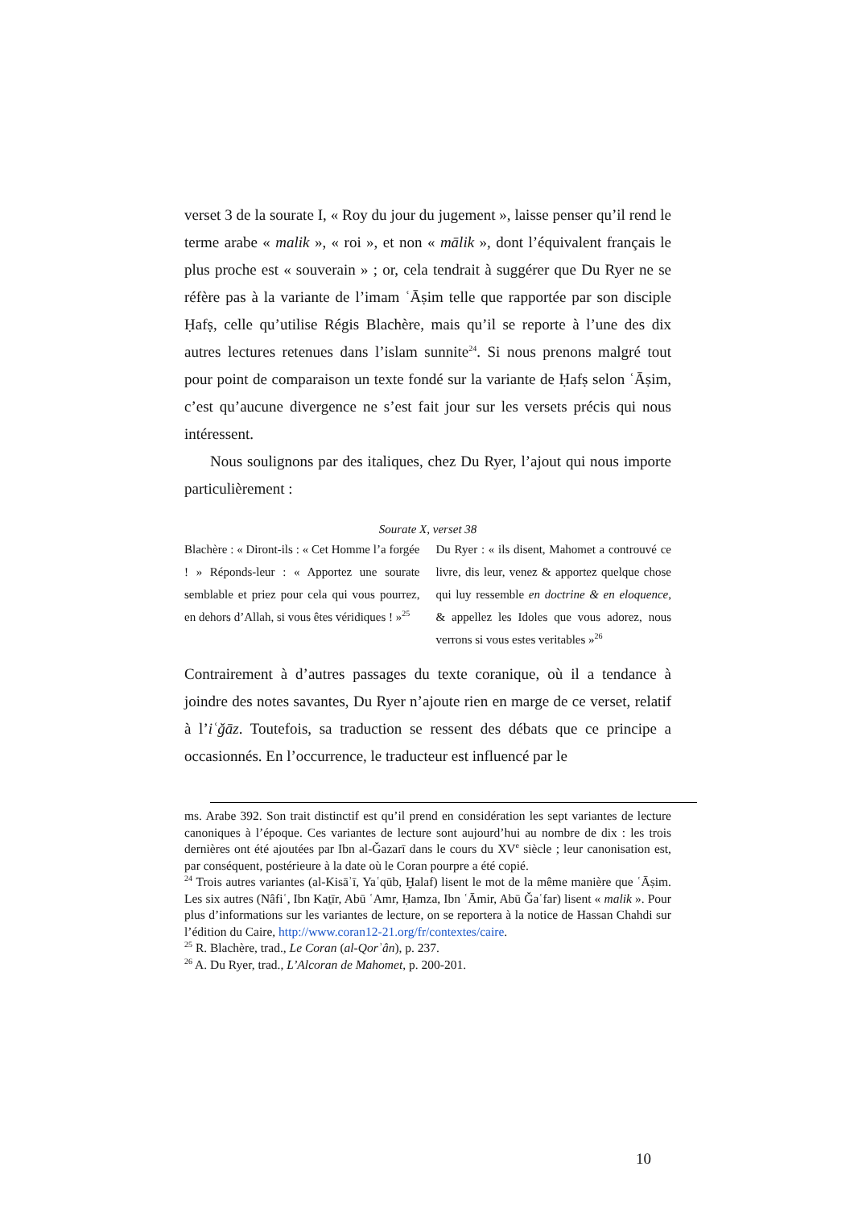verset 3 de la sourate I, « Roy du jour du jugement », laisse penser qu’il rend le terme arabe « malik », « roi », et non « mālik », dont l’équivalent français le plus proche est « souverain » ; or, cela tendrait à suggérer que Du Ryer ne se réfère pas à la variante de l’imam ʿĀṣim telle que rapportée par son disciple Ḥafṣ, celle qu’utilise Régis Blachère, mais qu’il se reporte à l’une des dix autres lectures retenues dans l’islam sunnite<sup>24</sup>. Si nous prenons malgré tout pour point de comparaison un texte fondé sur la variante de Ḥafṣ selon ʿĀṣim, c’est qu’aucune divergence ne s’est fait jour sur les versets précis qui nous intéressent.
Nous soulignons par des italiques, chez Du Ryer, l’ajout qui nous importe particulièrement :
Sourate X, verset 38
Blachère : « Diront-ils : « Cet Homme l’a forgée ! » Réponds-leur : « Apportez une sourate semblable et priez pour cela qui vous pourrez, en dehors d’Allah, si vous êtes véridiques ! »<sup>25</sup>
Du Ryer : « ils disent, Mahomet a controuvé ce livre, dis leur, venez & apportez quelque chose qui luy ressemble en doctrine & en eloquence, & appellez les Idoles que vous adorez, nous verrons si vous estes veritables »<sup>26</sup>
Contrairement à d’autres passages du texte coranique, où il a tendance à joindre des notes savantes, Du Ryer n’ajoute rien en marge de ce verset, relatif à l’iʿǧāz. Toutefois, sa traduction se ressent des débats que ce principe a occasionnés. En l’occurrence, le traducteur est influencé par le
ms. Arabe 392. Son trait distinctif est qu’il prend en considération les sept variantes de lecture canoniques à l’époque. Ces variantes de lecture sont aujourd’hui au nombre de dix : les trois dernières ont été ajoutées par Ibn al-Ǧazarī dans le cours du XV<sup>e</sup> siècle ; leur canonisation est, par conséquent, postérieure à la date où le Coran pourpre a été copié.
<sup>24</sup> Trois autres variantes (al-Kisāʾī, Yaʿqūb, Ḫalaf) lisent le mot de la même manière que ʿĀṣim. Les six autres (Nâfiʿ, Ibn Kaṯīr, Abū ʿAmr, Ḥamza, Ibn ʿĀmir, Abū Ǧaʿfar) lisent « malik ». Pour plus d’informations sur les variantes de lecture, on se reportera à la notice de Hassan Chahdi sur l’édition du Caire, http://www.coran12-21.org/fr/contextes/caire.
<sup>25</sup> R. Blachère, trad., Le Coran (al-Qorʾân), p. 237.
<sup>26</sup> A. Du Ryer, trad., L’Alcoran de Mahomet, p. 200-201.
10